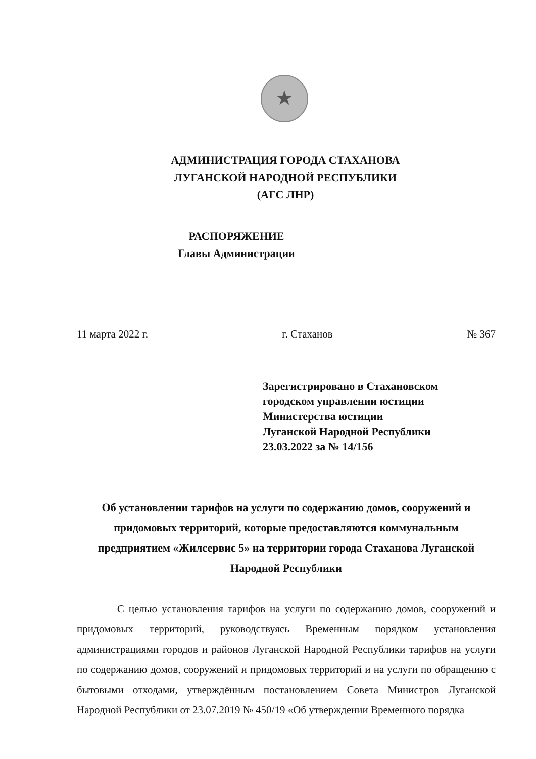★
АДМИНИСТРАЦИЯ ГОРОДА СТАХАНОВА
ЛУГАНСКОЙ НАРОДНОЙ РЕСПУБЛИКИ
(АГС ЛНР)
РАСПОРЯЖЕНИЕ
Главы Администрации
11 марта 2022 г. г. Стаханов № 367
Зарегистрировано в Стахановском
городском управлении юстиции
Министерства юстиции
Луганской Народной Республики
23.03.2022 за № 14/156
Об установлении тарифов на услуги по содержанию домов, сооружений и придомовых территорий, которые предоставляются коммунальным предприятием «Жилсервис 5» на территории города Стаханова Луганской Народной Республики
С целью установления тарифов на услуги по содержанию домов, сооружений и придомовых территорий, руководствуясь Временным порядком установления администрациями городов и районов Луганской Народной Республики тарифов на услуги по содержанию домов, сооружений и придомовых территорий и на услуги по обращению с бытовыми отходами, утверждённым постановлением Совета Министров Луганской Народной Республики от 23.07.2019 № 450/19 «Об утверждении Временного порядка